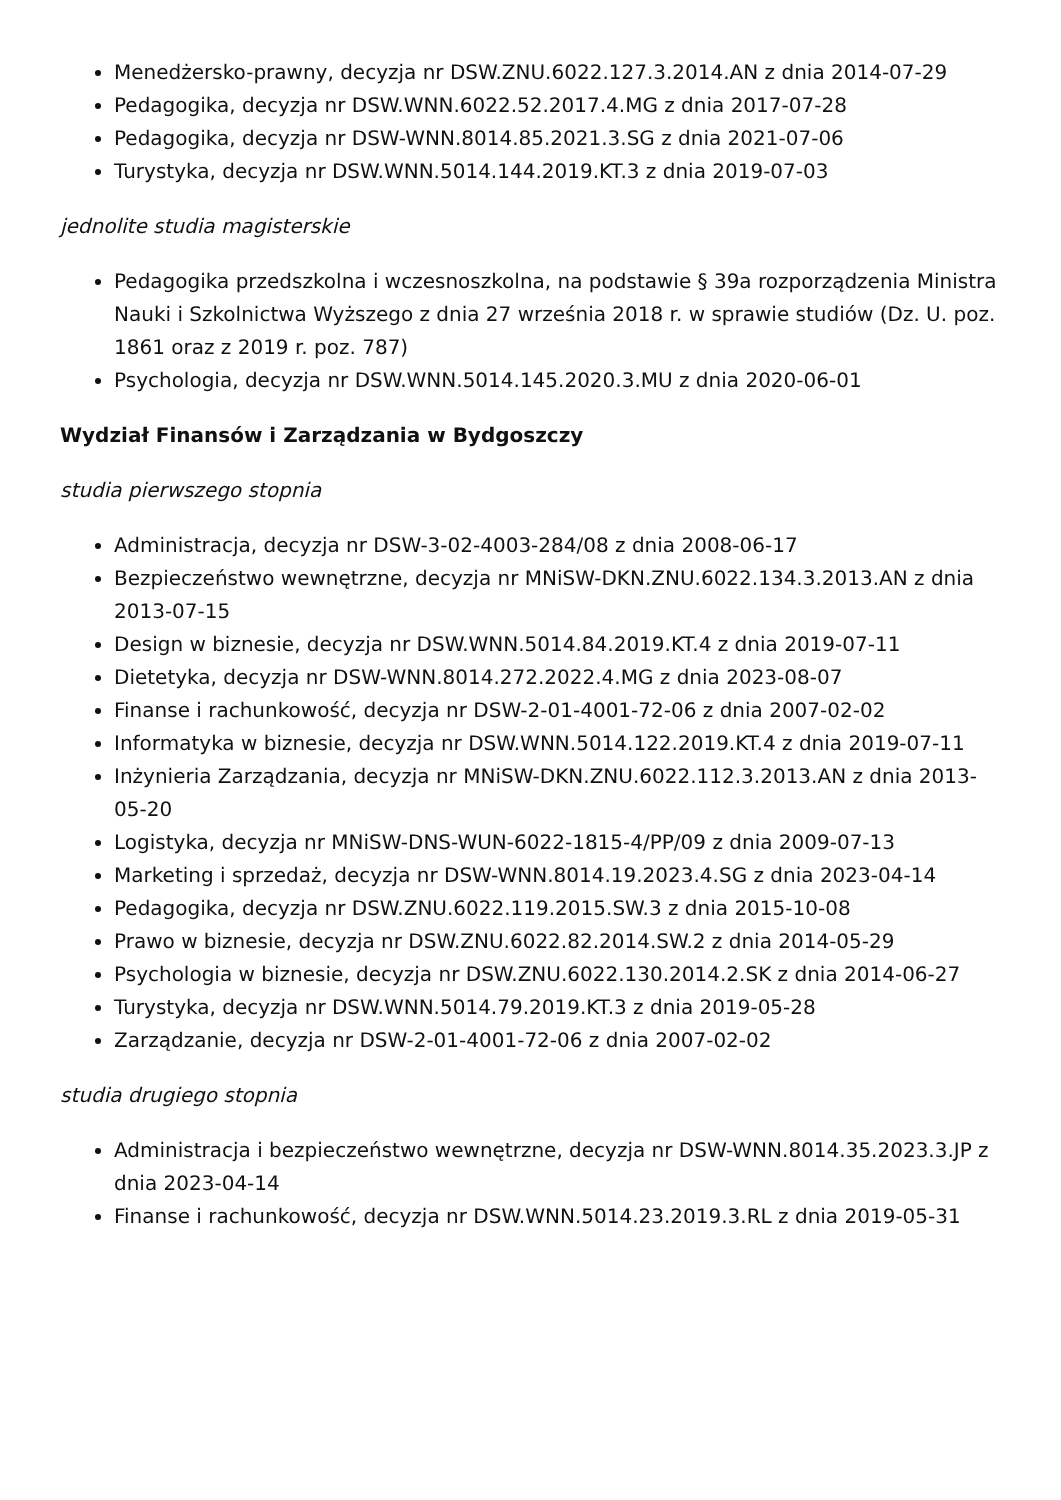Menedżersko-prawny, decyzja nr DSW.ZNU.6022.127.3.2014.AN z dnia 2014-07-29
Pedagogika, decyzja nr DSW.WNN.6022.52.2017.4.MG z dnia 2017-07-28
Pedagogika, decyzja nr DSW-WNN.8014.85.2021.3.SG z dnia 2021-07-06
Turystyka, decyzja nr DSW.WNN.5014.144.2019.KT.3 z dnia 2019-07-03
jednolite studia magisterskie
Pedagogika przedszkolna i wczesnoszkolna, na podstawie § 39a rozporządzenia Ministra Nauki i Szkolnictwa Wyższego z dnia 27 września 2018 r. w sprawie studiów (Dz. U. poz. 1861 oraz z 2019 r. poz. 787)
Psychologia, decyzja nr DSW.WNN.5014.145.2020.3.MU z dnia 2020-06-01
Wydział Finansów i Zarządzania w Bydgoszczy
studia pierwszego stopnia
Administracja, decyzja nr DSW-3-02-4003-284/08 z dnia 2008-06-17
Bezpieczeństwo wewnętrzne, decyzja nr MNiSW-DKN.ZNU.6022.134.3.2013.AN z dnia 2013-07-15
Design w biznesie, decyzja nr DSW.WNN.5014.84.2019.KT.4 z dnia 2019-07-11
Dietetyka, decyzja nr DSW-WNN.8014.272.2022.4.MG z dnia 2023-08-07
Finanse i rachunkowość, decyzja nr DSW-2-01-4001-72-06 z dnia 2007-02-02
Informatyka w biznesie, decyzja nr DSW.WNN.5014.122.2019.KT.4 z dnia 2019-07-11
Inżynieria Zarządzania, decyzja nr MNiSW-DKN.ZNU.6022.112.3.2013.AN z dnia 2013-05-20
Logistyka, decyzja nr MNiSW-DNS-WUN-6022-1815-4/PP/09 z dnia 2009-07-13
Marketing i sprzedaż, decyzja nr DSW-WNN.8014.19.2023.4.SG z dnia 2023-04-14
Pedagogika, decyzja nr DSW.ZNU.6022.119.2015.SW.3 z dnia 2015-10-08
Prawo w biznesie, decyzja nr DSW.ZNU.6022.82.2014.SW.2 z dnia 2014-05-29
Psychologia w biznesie, decyzja nr DSW.ZNU.6022.130.2014.2.SK z dnia 2014-06-27
Turystyka, decyzja nr DSW.WNN.5014.79.2019.KT.3 z dnia 2019-05-28
Zarządzanie, decyzja nr DSW-2-01-4001-72-06 z dnia 2007-02-02
studia drugiego stopnia
Administracja i bezpieczeństwo wewnętrzne, decyzja nr DSW-WNN.8014.35.2023.3.JP z dnia 2023-04-14
Finanse i rachunkowość, decyzja nr DSW.WNN.5014.23.2019.3.RL z dnia 2019-05-31